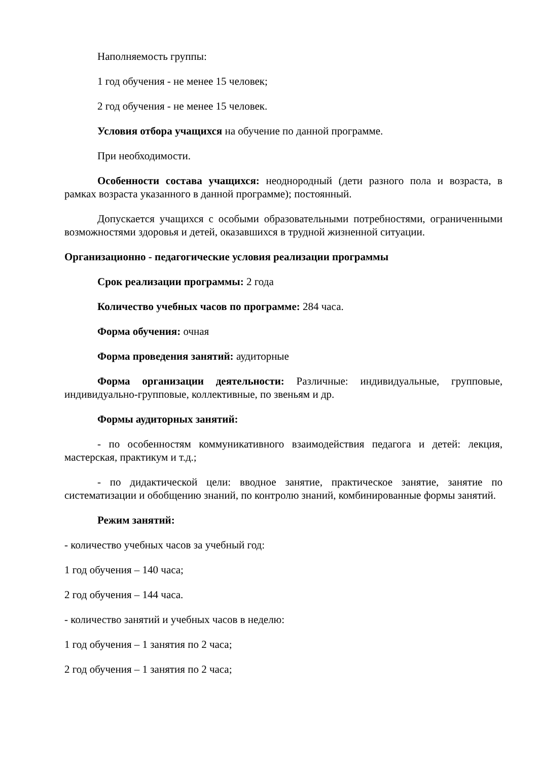Наполняемость группы:
1 год обучения - не менее 15 человек;
2 год обучения - не менее 15 человек.
Условия отбора учащихся на обучение по данной программе.
При необходимости.
Особенности состава учащихся: неоднородный (дети разного пола и возраста, в рамках возраста указанного в данной программе); постоянный.
Допускается учащихся с особыми образовательными потребностями, ограниченными возможностями здоровья и детей, оказавшихся в трудной жизненной ситуации.
Организационно - педагогические условия реализации программы
Срок реализации программы: 2 года
Количество учебных часов по программе: 284 часа.
Форма обучения: очная
Форма проведения занятий: аудиторные
Форма организации деятельности: Различные: индивидуальные, групповые, индивидуально-групповые, коллективные, по звеньям и др.
Формы аудиторных занятий:
- по особенностям коммуникативного взаимодействия педагога и детей: лекция, мастерская, практикум и т.д.;
- по дидактической цели: вводное занятие, практическое занятие, занятие по систематизации и обобщению знаний, по контролю знаний, комбинированные формы занятий.
Режим занятий:
- количество учебных часов за учебный год:
1 год обучения – 140 часа;
2 год обучения – 144 часа.
- количество занятий и учебных часов в неделю:
1 год обучения – 1 занятия по 2 часа;
2 год обучения – 1 занятия по 2 часа;